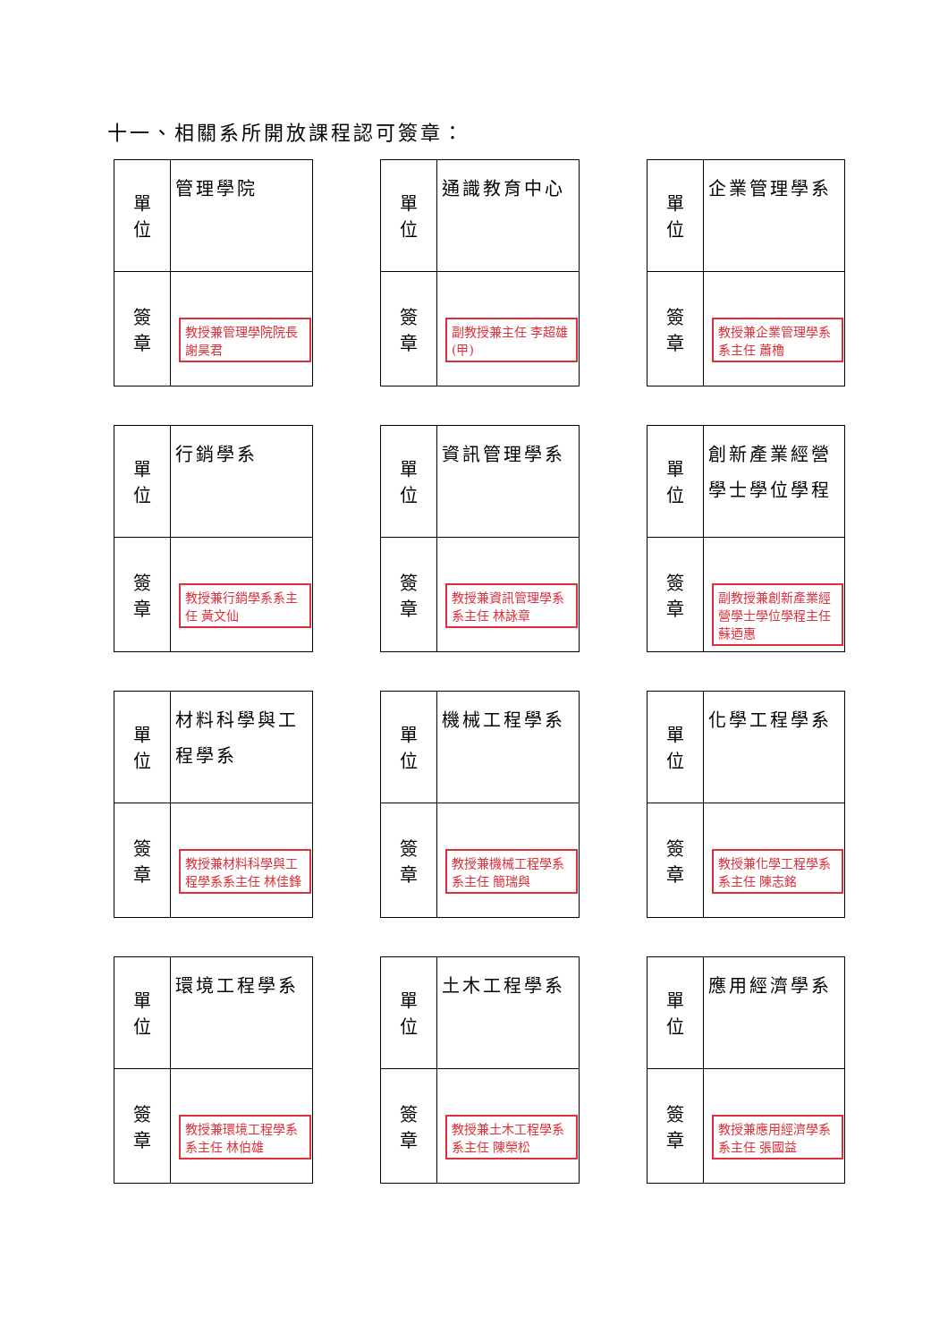十一、相關系所開放課程認可簽章：
| 單 位 | 管理學院 |
| 簽 章 | 教授兼管理學院院長 謝昊君 |
| 單 位 | 通識教育中心 |
| 簽 章 | 副教授兼主任 李超雄(甲) |
| 單 位 | 企業管理學系 |
| 簽 章 | 教授兼企業管理學系系主任 蕭櫓 |
| 單 位 | 行銷學系 |
| 簽 章 | 教授兼行銷學系系主任 黃文仙 |
| 單 位 | 資訊管理學系 |
| 簽 章 | 教授兼資訊管理學系系主任 林詠章 |
| 單 位 | 創新產業經營學士學位學程 |
| 簽 章 | 副教授兼創新產業經營學士學位學程主任 蘇迺惠 |
| 單 位 | 材料科學與工程學系 |
| 簽 章 | 教授兼材料科學與工程學系系主任 林佳鋒 |
| 單 位 | 機械工程學系 |
| 簽 章 | 教授兼機械工程學系系主任 簡瑞與 |
| 單 位 | 化學工程學系 |
| 簽 章 | 教授兼化學工程學系系主任 陳志銘 |
| 單 位 | 環境工程學系 |
| 簽 章 | 教授兼環境工程學系系主任 林伯雄 |
| 單 位 | 土木工程學系 |
| 簽 章 | 教授兼土木工程學系系主任 陳榮松 |
| 單 位 | 應用經濟學系 |
| 簽 章 | 教授兼應用經濟學系系主任 張國益 |